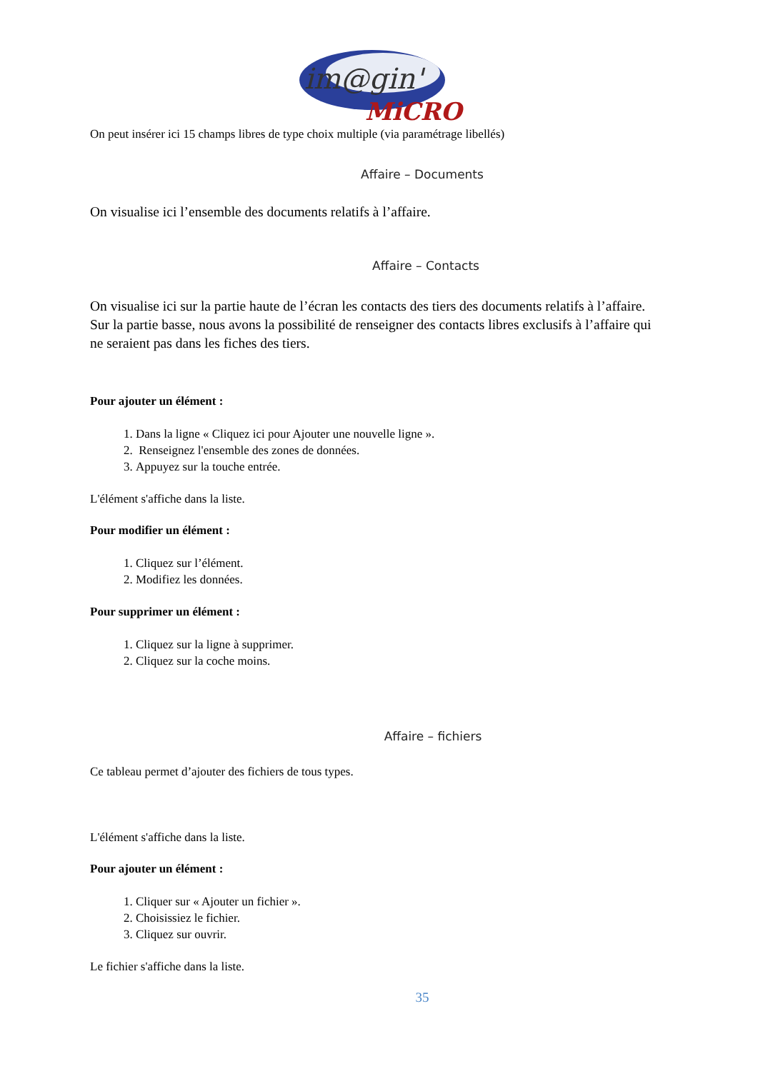im@gin'
MiCRO
On peut insérer ici 15 champs libres de type choix multiple (via paramétrage libellés)
Affaire – Documents
On visualise ici l’ensemble des documents relatifs à l’affaire.
Affaire – Contacts
On visualise ici sur la partie haute de l’écran les contacts des tiers des documents relatifs à l’affaire. Sur la partie basse, nous avons la possibilité de renseigner des contacts libres exclusifs à l’affaire qui ne seraient pas dans les fiches des tiers.
Pour ajouter un élément :
1. Dans la ligne « Cliquez ici pour Ajouter une nouvelle ligne ».
2. Renseignez l'ensemble des zones de données.
3. Appuyez sur la touche entrée.
L'élément s'affiche dans la liste.
Pour modifier un élément :
1. Cliquez sur l’élément.
2. Modifiez les données.
Pour supprimer un élément :
1. Cliquez sur la ligne à supprimer.
2. Cliquez sur la coche moins.
Affaire – fichiers
Ce tableau permet d’ajouter des fichiers de tous types.
L'élément s'affiche dans la liste.
Pour ajouter un élément :
1. Cliquer sur « Ajouter un fichier ».
2. Choisissiez le fichier.
3. Cliquez sur ouvrir.
Le fichier s'affiche dans la liste.
35